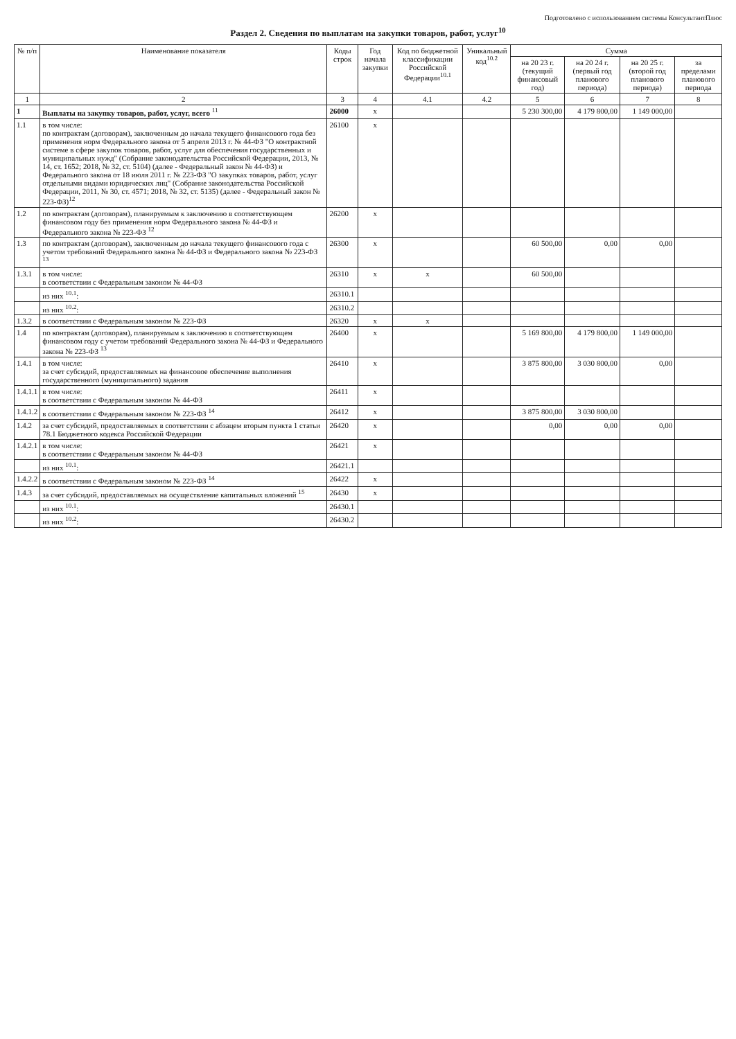Подготовлено с использованием системы КонсультантПлюс
Раздел 2. Сведения по выплатам на закупки товаров, работ, услуг<sup>10</sup>
| № п/п | Наименование показателя | Коды строк | Год начала закупки | Код по бюджетной классификации Российской Федерации<sup>10.1</sup> | Уникальный код<sup>10.2</sup> | Сумма | | | |
| --- | --- | --- | --- | --- | --- | --- | --- | --- | --- |
| | | | | | | на 20 23 г. (текущий финансовый год) | на 20 24 г. (первый год планового периода) | на 20 25 г. (второй год планового периода) | за пределами планового периода |
| 1 | 2 | 3 | 4 | 4.1 | 4.2 | 5 | 6 | 7 | 8 |
| 1 | Выплаты на закупку товаров, работ, услуг, всего <sup>11</sup> | 26000 | x | | | 5 230 300,00 | 4 179 800,00 | 1 149 000,00 | |
| 1.1 | в том числе: по контрактам (договорам), заключенным до начала текущего финансового года без применения норм Федерального закона от 5 апреля 2013 г. № 44-ФЗ "О контрактной системе в сфере закупок товаров, работ, услуг для обеспечения государственных и муниципальных нужд" (Собрание законодательства Российской Федерации, 2013, № 14, ст. 1652; 2018, № 32, ст. 5104) (далее - Федеральный закон № 44-ФЗ) и Федерального закона от 18 июля 2011 г. № 223-ФЗ "О закупках товаров, работ, услуг отдельными видами юридических лиц" (Собрание законодательства Российской Федерации, 2011, № 30, ст. 4571; 2018, № 32, ст. 5135) (далее - Федеральный закон № 223-ФЗ)<sup>12</sup> | 26100 | x | | | | | | |
| 1.2 | по контрактам (договорам), планируемым к заключению в соответствующем финансовом году без применения норм Федерального закона № 44-ФЗ и Федерального закона № 223-ФЗ <sup>12</sup> | 26200 | x | | | | | | |
| 1.3 | по контрактам (договорам), заключенным до начала текущего финансового года с учетом требований Федерального закона № 44-ФЗ и Федерального закона № 223-ФЗ <sup>13</sup> | 26300 | x | | | 60 500,00 | 0,00 | 0,00 | |
| 1.3.1 | в том числе: в соответствии с Федеральным законом № 44-ФЗ | 26310 | x | x | | 60 500,00 | | | |
| | из них <sup>10.1</sup>: | 26310.1 | | | | | | | |
| | из них <sup>10.2</sup>: | 26310.2 | | | | | | | |
| 1.3.2 | в соответствии с Федеральным законом № 223-ФЗ | 26320 | x | x | | | | | |
| 1.4 | по контрактам (договорам), планируемым к заключению в соответствующем финансовом году с учетом требований Федерального закона № 44-ФЗ и Федерального закона № 223-ФЗ <sup>13</sup> | 26400 | x | | | 5 169 800,00 | 4 179 800,00 | 1 149 000,00 | |
| 1.4.1 | в том числе: за счет субсидий, предоставляемых на финансовое обеспечение выполнения государственного (муниципального) задания | 26410 | x | | | 3 875 800,00 | 3 030 800,00 | 0,00 | |
| 1.4.1.1 | в том числе: в соответствии с Федеральным законом № 44-ФЗ | 26411 | x | | | | | | |
| 1.4.1.2 | в соответствии с Федеральным законом № 223-ФЗ <sup>14</sup> | 26412 | x | | | 3 875 800,00 | 3 030 800,00 | | |
| 1.4.2 | за счет субсидий, предоставляемых в соответствии с абзацем вторым пункта 1 статьи 78.1 Бюджетного кодекса Российской Федерации | 26420 | x | | | 0,00 | 0,00 | 0,00 | |
| 1.4.2.1 | в том числе: в соответствии с Федеральным законом № 44-ФЗ | 26421 | x | | | | | | |
| | из них <sup>10.1</sup>: | 26421.1 | | | | | | | |
| 1.4.2.2 | в соответствии с Федеральным законом № 223-ФЗ <sup>14</sup> | 26422 | x | | | | | | |
| 1.4.3 | за счет субсидий, предоставляемых на осуществление капитальных вложений <sup>15</sup> | 26430 | x | | | | | | |
| | из них <sup>10.1</sup>: | 26430.1 | | | | | | | |
| | из них <sup>10.2</sup>: | 26430.2 | | | | | | | |